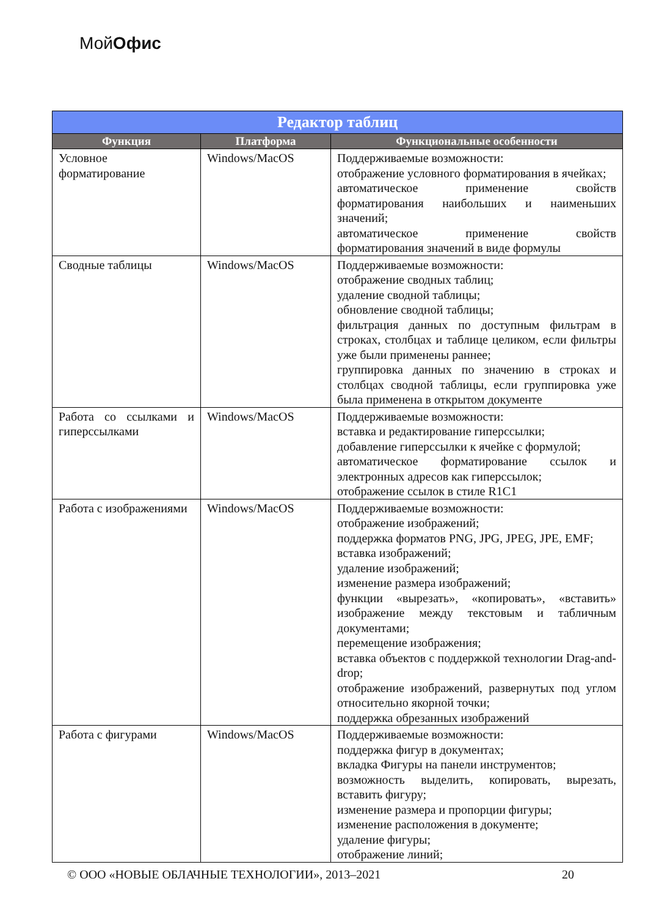МойОфис
| Редактор таблиц | | |
| --- | --- | --- |
| Функция | Платформа | Функциональные особенности |
| Условное форматирование | Windows/MacOS | Поддерживаемые возможности: отображение условного форматирования в ячейках; автоматическое применение свойств форматирования наибольших и наименьших значений; автоматическое применение свойств форматирования значений в виде формулы |
| Сводные таблицы | Windows/MacOS | Поддерживаемые возможности: отображение сводных таблиц; удаление сводной таблицы; обновление сводной таблицы; фильтрация данных по доступным фильтрам в строках, столбцах и таблице целиком, если фильтры уже были применены раннее; группировка данных по значению в строках и столбцах сводной таблицы, если группировка уже была применена в открытом документе |
| Работа со ссылками и гиперссылками | Windows/MacOS | Поддерживаемые возможности: вставка и редактирование гиперссылки; добавление гиперссылки к ячейке с формулой; автоматическое форматирование ссылок и электронных адресов как гиперссылок; отображение ссылок в стиле R1C1 |
| Работа с изображениями | Windows/MacOS | Поддерживаемые возможности: отображение изображений; поддержка форматов PNG, JPG, JPEG, JPE, EMF; вставка изображений; удаление изображений; изменение размера изображений; функции «вырезать», «копировать», «вставить» изображение между текстовым и табличным документами; перемещение изображения; вставка объектов с поддержкой технологии Drag-and-drop; отображение изображений, развернутых под углом относительно якорной точки; поддержка обрезанных изображений |
| Работа с фигурами | Windows/MacOS | Поддерживаемые возможности: поддержка фигур в документах; вкладка Фигуры на панели инструментов; возможность выделить, копировать, вырезать, вставить фигуру; изменение размера и пропорции фигуры; изменение расположения в документе; удаление фигуры; отображение линий; |
© ООО «НОВЫЕ ОБЛАЧНЫЕ ТЕХНОЛОГИИ», 2013–2021 20